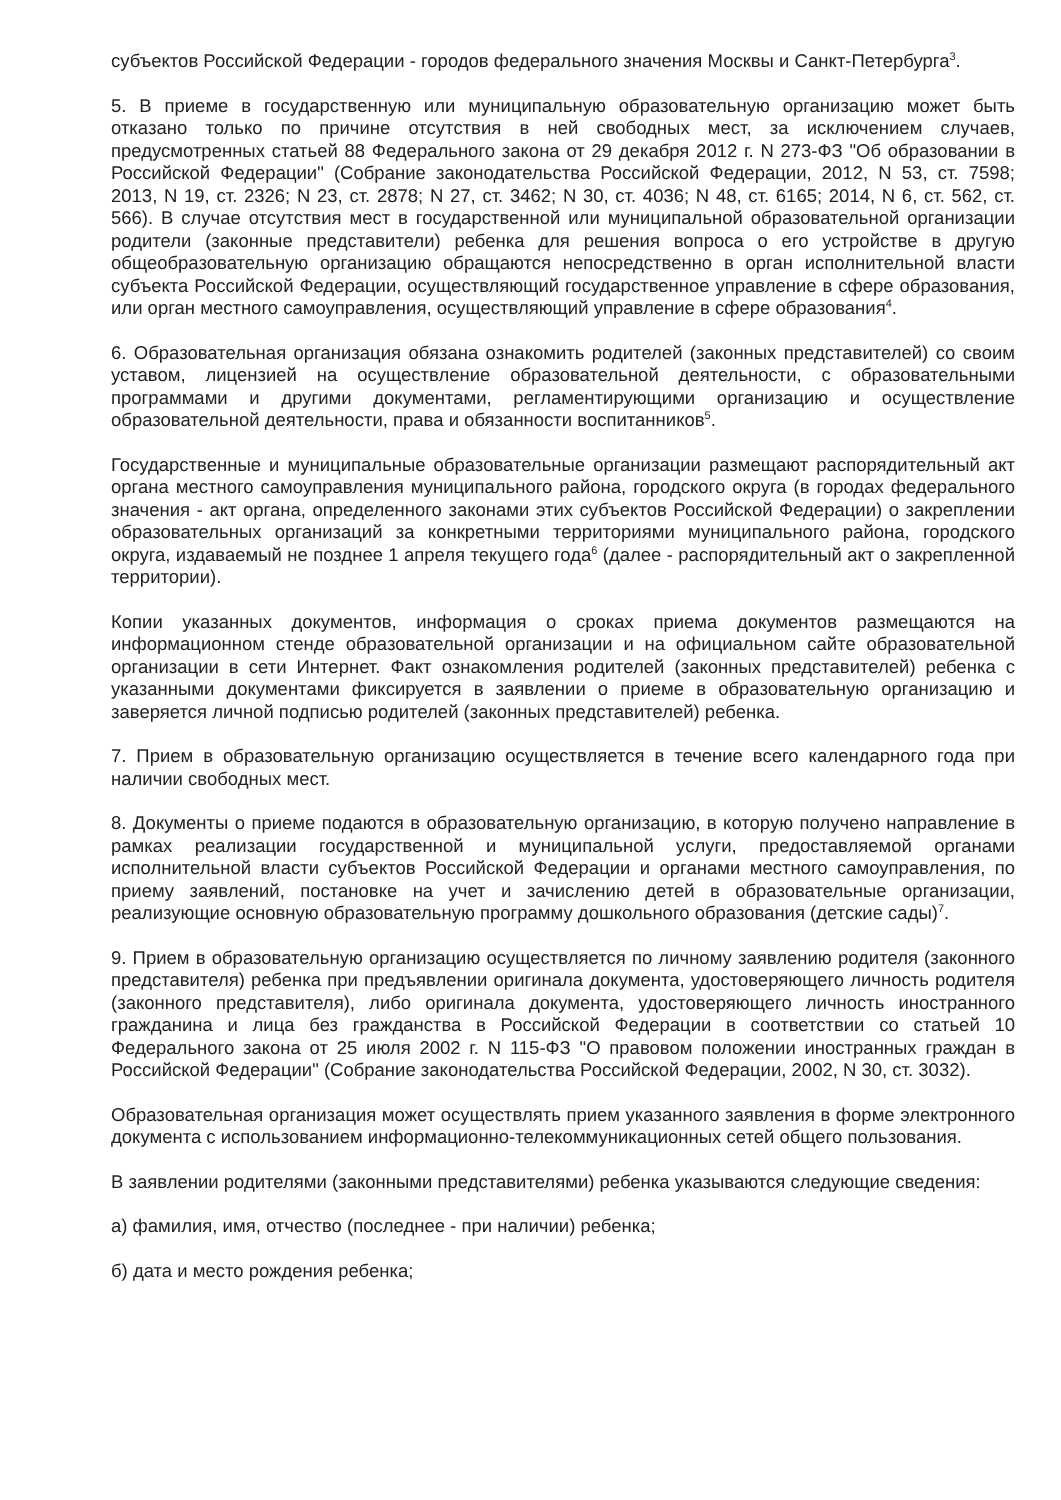субъектов Российской Федерации - городов федерального значения Москвы и Санкт-Петербурга<sup>3</sup>.
5. В приеме в государственную или муниципальную образовательную организацию может быть отказано только по причине отсутствия в ней свободных мест, за исключением случаев, предусмотренных статьей 88 Федерального закона от 29 декабря 2012 г. N 273-ФЗ "Об образовании в Российской Федерации" (Собрание законодательства Российской Федерации, 2012, N 53, ст. 7598; 2013, N 19, ст. 2326; N 23, ст. 2878; N 27, ст. 3462; N 30, ст. 4036; N 48, ст. 6165; 2014, N 6, ст. 562, ст. 566). В случае отсутствия мест в государственной или муниципальной образовательной организации родители (законные представители) ребенка для решения вопроса о его устройстве в другую общеобразовательную организацию обращаются непосредственно в орган исполнительной власти субъекта Российской Федерации, осуществляющий государственное управление в сфере образования, или орган местного самоуправления, осуществляющий управление в сфере образования<sup>4</sup>.
6. Образовательная организация обязана ознакомить родителей (законных представителей) со своим уставом, лицензией на осуществление образовательной деятельности, с образовательными программами и другими документами, регламентирующими организацию и осуществление образовательной деятельности, права и обязанности воспитанников<sup>5</sup>.
Государственные и муниципальные образовательные организации размещают распорядительный акт органа местного самоуправления муниципального района, городского округа (в городах федерального значения - акт органа, определенного законами этих субъектов Российской Федерации) о закреплении образовательных организаций за конкретными территориями муниципального района, городского округа, издаваемый не позднее 1 апреля текущего года<sup>6</sup> (далее - распорядительный акт о закрепленной территории).
Копии указанных документов, информация о сроках приема документов размещаются на информационном стенде образовательной организации и на официальном сайте образовательной организации в сети Интернет. Факт ознакомления родителей (законных представителей) ребенка с указанными документами фиксируется в заявлении о приеме в образовательную организацию и заверяется личной подписью родителей (законных представителей) ребенка.
7. Прием в образовательную организацию осуществляется в течение всего календарного года при наличии свободных мест.
8. Документы о приеме подаются в образовательную организацию, в которую получено направление в рамках реализации государственной и муниципальной услуги, предоставляемой органами исполнительной власти субъектов Российской Федерации и органами местного самоуправления, по приему заявлений, постановке на учет и зачислению детей в образовательные организации, реализующие основную образовательную программу дошкольного образования (детские сады)<sup>7</sup>.
9. Прием в образовательную организацию осуществляется по личному заявлению родителя (законного представителя) ребенка при предъявлении оригинала документа, удостоверяющего личность родителя (законного представителя), либо оригинала документа, удостоверяющего личность иностранного гражданина и лица без гражданства в Российской Федерации в соответствии со статьей 10 Федерального закона от 25 июля 2002 г. N 115-ФЗ "О правовом положении иностранных граждан в Российской Федерации" (Собрание законодательства Российской Федерации, 2002, N 30, ст. 3032).
Образовательная организация может осуществлять прием указанного заявления в форме электронного документа с использованием информационно-телекоммуникационных сетей общего пользования.
В заявлении родителями (законными представителями) ребенка указываются следующие сведения:
а) фамилия, имя, отчество (последнее - при наличии) ребенка;
б) дата и место рождения ребенка;